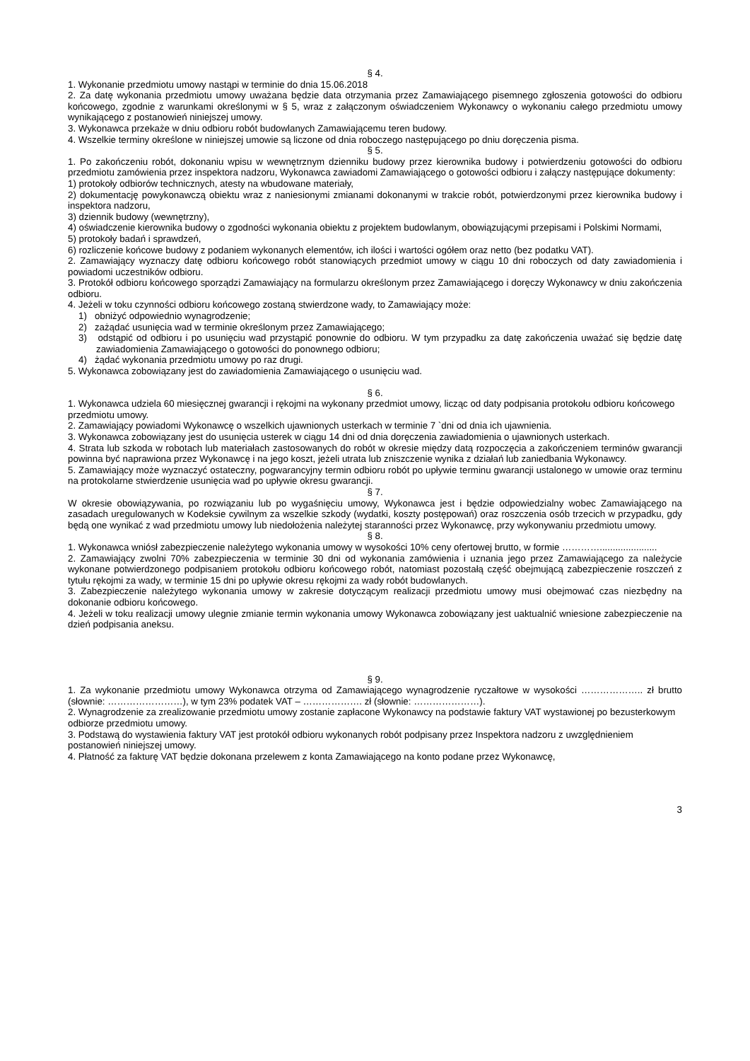§ 4.
1. Wykonanie przedmiotu umowy nastąpi w terminie do dnia 15.06.2018
2. Za datę wykonania przedmiotu umowy uważana będzie data otrzymania przez Zamawiającego pisemnego zgłoszenia gotowości do odbioru końcowego, zgodnie z warunkami określonymi w § 5, wraz z załączonym oświadczeniem Wykonawcy o wykonaniu całego przedmiotu umowy wynikającego z postanowień niniejszej umowy.
3. Wykonawca przekaże w dniu odbioru robót budowlanych Zamawiającemu teren budowy.
4. Wszelkie terminy określone w niniejszej umowie są liczone od dnia roboczego następującego po dniu doręczenia pisma.
§ 5.
1. Po zakończeniu robót, dokonaniu wpisu w wewnętrznym dzienniku budowy przez kierownika budowy i potwierdzeniu gotowości do odbioru przedmiotu zamówienia przez inspektora nadzoru, Wykonawca zawiadomi Zamawiającego o gotowości odbioru i załączy następujące dokumenty:
1) protokoły odbiorów technicznych, atesty na wbudowane materiały,
2) dokumentację powykonawczą obiektu wraz z naniesionymi zmianami dokonanymi w trakcie robót, potwierdzonymi przez kierownika budowy i inspektora nadzoru,
3) dziennik budowy (wewnętrzny),
4) oświadczenie kierownika budowy o zgodności wykonania obiektu z projektem budowlanym, obowiązującymi przepisami i Polskimi Normami,
5) protokoły badań i sprawdzeń,
6) rozliczenie końcowe budowy z podaniem wykonanych elementów, ich ilości i wartości ogółem oraz netto (bez podatku VAT).
2. Zamawiający wyznaczy datę odbioru końcowego robót stanowiących przedmiot umowy w ciągu 10 dni roboczych od daty zawiadomienia i powiadomi uczestników odbioru.
3. Protokół odbioru końcowego sporządzi Zamawiający na formularzu określonym przez Zamawiającego i doręczy Wykonawcy w dniu zakończenia odbioru.
4. Jeżeli w toku czynności odbioru końcowego zostaną stwierdzone wady, to Zamawiający może:
1) obniżyć odpowiednio wynagrodzenie;
2) zażądać usunięcia wad w terminie określonym przez Zamawiającego;
3) odstąpić od odbioru i po usunięciu wad przystąpić ponownie do odbioru. W tym przypadku za datę zakończenia uważać się będzie datę zawiadomienia Zamawiającego o gotowości do ponownego odbioru;
4) żądać wykonania przedmiotu umowy po raz drugi.
5. Wykonawca zobowiązany jest do zawiadomienia Zamawiającego o usunięciu wad.
§ 6.
1. Wykonawca udziela 60 miesięcznej gwarancji i rękojmi na wykonany przedmiot umowy, licząc od daty podpisania protokołu odbioru końcowego przedmiotu umowy.
2. Zamawiający powiadomi Wykonawcę o wszelkich ujawnionych usterkach w terminie 7 `dni od dnia ich ujawnienia.
3. Wykonawca zobowiązany jest do usunięcia usterek w ciągu 14 dni od dnia doręczenia zawiadomienia o ujawnionych usterkach.
4. Strata lub szkoda w robotach lub materiałach zastosowanych do robót w okresie między datą rozpoczęcia a zakończeniem terminów gwarancji powinna być naprawiona przez Wykonawcę i na jego koszt, jeżeli utrata lub zniszczenie wynika z działań lub zaniedbania Wykonawcy.
5. Zamawiający może wyznaczyć ostateczny, pogwarancyjny termin odbioru robót po upływie terminu gwarancji ustalonego w umowie oraz terminu na protokolarne stwierdzenie usunięcia wad po upływie okresu gwarancji.
§ 7.
W okresie obowiązywania, po rozwiązaniu lub po wygaśnięciu umowy, Wykonawca jest i będzie odpowiedzialny wobec Zamawiającego na zasadach uregulowanych w Kodeksie cywilnym za wszelkie szkody (wydatki, koszty postępowań) oraz roszczenia osób trzecich w przypadku, gdy będą one wynikać z wad przedmiotu umowy lub niedołożenia należytej staranności przez Wykonawcę, przy wykonywaniu przedmiotu umowy.
§ 8.
1. Wykonawca wniósł zabezpieczenie należytego wykonania umowy w wysokości 10% ceny ofertowej brutto, w formie …………......................
2. Zamawiający zwolni 70% zabezpieczenia w terminie 30 dni od wykonania zamówienia i uznania jego przez Zamawiającego za należycie wykonane potwierdzonego podpisaniem protokołu odbioru końcowego robót, natomiast pozostałą część obejmującą zabezpieczenie roszczeń z tytułu rękojmi za wady, w terminie 15 dni po upływie okresu rękojmi za wady robót budowlanych.
3. Zabezpieczenie należytego wykonania umowy w zakresie dotyczącym realizacji przedmiotu umowy musi obejmować czas niezbędny na dokonanie odbioru końcowego.
4. Jeżeli w toku realizacji umowy ulegnie zmianie termin wykonania umowy Wykonawca zobowiązany jest uaktualnić wniesione zabezpieczenie na dzień podpisania aneksu.
§ 9.
1. Za wykonanie przedmiotu umowy Wykonawca otrzyma od Zamawiającego wynagrodzenie ryczałtowe w wysokości ……………….. zł brutto (słownie: ……………………), w tym 23% podatek VAT – ………………. zł (słownie: …………………).
2. Wynagrodzenie za zrealizowanie przedmiotu umowy zostanie zapłacone Wykonawcy na podstawie faktury VAT wystawionej po bezusterkowym odbiorze przedmiotu umowy.
3. Podstawą do wystawienia faktury VAT jest protokół odbioru wykonanych robót podpisany przez Inspektora nadzoru z uwzględnieniem postanowień niniejszej umowy.
4. Płatność za fakturę VAT będzie dokonana przelewem z konta Zamawiającego na konto podane przez Wykonawcę,
3